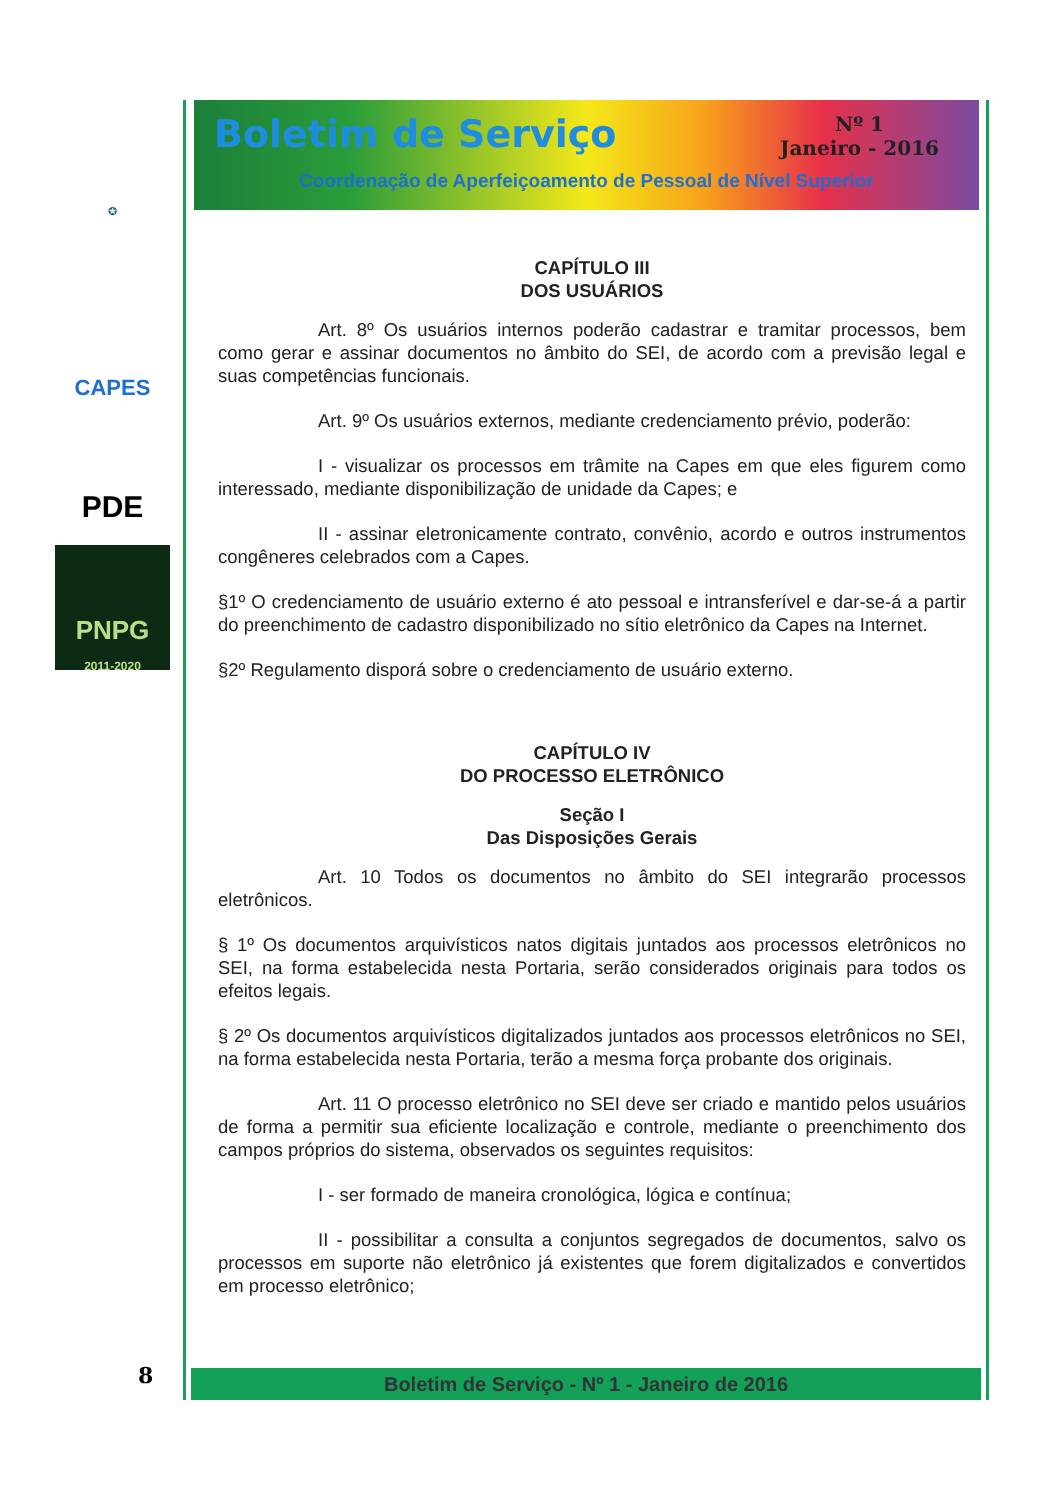✪
CAPES
PDE
PNPG
2011-2020
8
Boletim de Serviço
Nº 1
Janeiro - 2016
Coordenação de Aperfeiçoamento de Pessoal de Nível Superior
CAPÍTULO III
DOS USUÁRIOS
Art. 8º Os usuários internos poderão cadastrar e tramitar processos, bem como gerar e assinar documentos no âmbito do SEI, de acordo com a previsão legal e suas competências funcionais.
Art. 9º Os usuários externos, mediante credenciamento prévio, poderão:
I - visualizar os processos em trâmite na Capes em que eles figurem como interessado, mediante disponibilização de unidade da Capes; e
II - assinar eletronicamente contrato, convênio, acordo e outros instrumentos congêneres celebrados com a Capes.
§1º O credenciamento de usuário externo é ato pessoal e intransferível e dar-se-á a partir do preenchimento de cadastro disponibilizado no sítio eletrônico da Capes na Internet.
§2º Regulamento disporá sobre o credenciamento de usuário externo.
CAPÍTULO IV
DO PROCESSO ELETRÔNICO
Seção I
Das Disposições Gerais
Art. 10 Todos os documentos no âmbito do SEI integrarão processos eletrônicos.
§ 1º Os documentos arquivísticos natos digitais juntados aos processos eletrônicos no SEI, na forma estabelecida nesta Portaria, serão considerados originais para todos os efeitos legais.
§ 2º Os documentos arquivísticos digitalizados juntados aos processos eletrônicos no SEI, na forma estabelecida nesta Portaria, terão a mesma força probante dos originais.
Art. 11 O processo eletrônico no SEI deve ser criado e mantido pelos usuários de forma a permitir sua eficiente localização e controle, mediante o preenchimento dos campos próprios do sistema, observados os seguintes requisitos:
I - ser formado de maneira cronológica, lógica e contínua;
II - possibilitar a consulta a conjuntos segregados de documentos, salvo os processos em suporte não eletrônico já existentes que forem digitalizados e convertidos em processo eletrônico;
Boletim de Serviço - Nº 1 - Janeiro de 2016